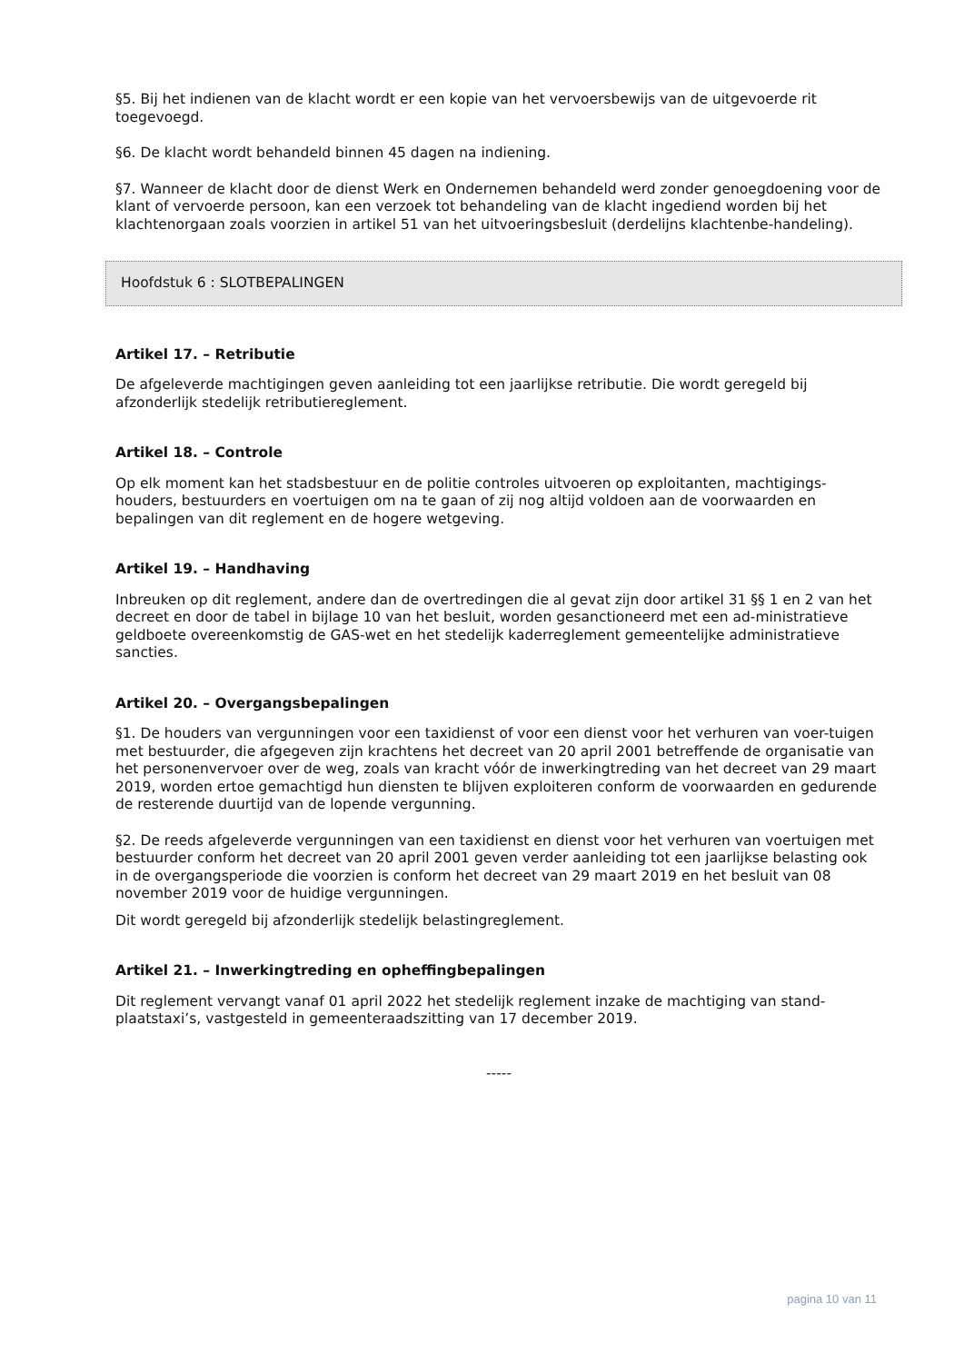§5. Bij het indienen van de klacht wordt er een kopie van het vervoersbewijs van de uitgevoerde rit toegevoegd.
§6. De klacht wordt behandeld binnen 45 dagen na indiening.
§7. Wanneer de klacht door de dienst Werk en Ondernemen behandeld werd zonder genoegdoening voor de klant of vervoerde persoon, kan een verzoek tot behandeling van de klacht ingediend worden bij het klachtenorgaan zoals voorzien in artikel 51 van het uitvoeringsbesluit (derdelijns klachtenbe-handeling).
Hoofdstuk 6 : SLOTBEPALINGEN
Artikel 17. – Retributie
De afgeleverde machtigingen geven aanleiding tot een jaarlijkse retributie. Die wordt geregeld bij afzonderlijk stedelijk retributiereglement.
Artikel 18. – Controle
Op elk moment kan het stadsbestuur en de politie controles uitvoeren op exploitanten, machtigings-houders, bestuurders en voertuigen om na te gaan of zij nog altijd voldoen aan de voorwaarden en bepalingen van dit reglement en de hogere wetgeving.
Artikel 19. – Handhaving
Inbreuken op dit reglement, andere dan de overtredingen die al gevat zijn door artikel 31 §§ 1 en 2 van het decreet en door de tabel in bijlage 10 van het besluit, worden gesanctioneerd met een ad-ministratieve geldboete overeenkomstig de GAS-wet en het stedelijk kaderreglement gemeentelijke administratieve sancties.
Artikel 20. – Overgangsbepalingen
§1. De houders van vergunningen voor een taxidienst of voor een dienst voor het verhuren van voer-tuigen met bestuurder, die afgegeven zijn krachtens het decreet van 20 april 2001 betreffende de organisatie van het personenvervoer over de weg, zoals van kracht vóór de inwerkingtreding van het decreet van 29 maart 2019, worden ertoe gemachtigd hun diensten te blijven exploiteren conform de voorwaarden en gedurende de resterende duurtijd van de lopende vergunning.
§2. De reeds afgeleverde vergunningen van een taxidienst en dienst voor het verhuren van voertuigen met bestuurder conform het decreet van 20 april 2001 geven verder aanleiding tot een jaarlijkse belasting ook in de overgangsperiode die voorzien is conform het decreet van 29 maart 2019 en het besluit van 08 november 2019 voor de huidige vergunningen.
Dit wordt geregeld bij afzonderlijk stedelijk belastingreglement.
Artikel 21. – Inwerkingtreding en opheffingbepalingen
Dit reglement vervangt vanaf 01 april 2022 het stedelijk reglement inzake de machtiging van stand-plaatstaxi’s, vastgesteld in gemeenteraadszitting van 17 december 2019.
-----
pagina 10 van 11